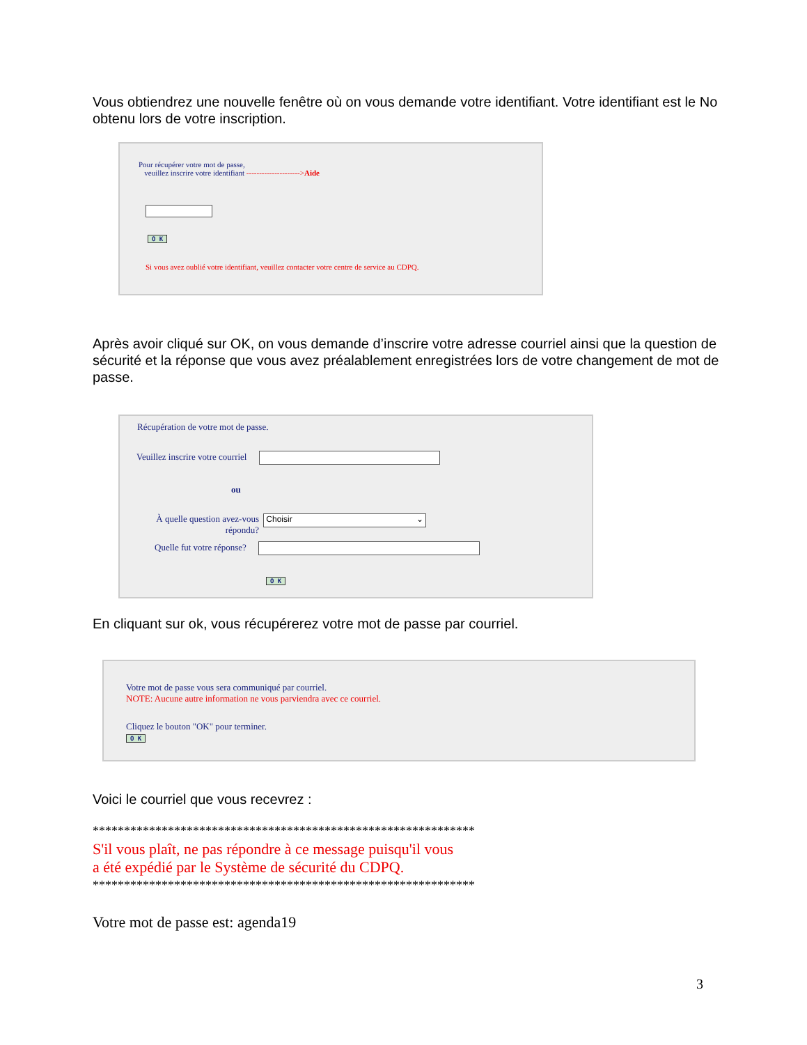Vous obtiendrez une nouvelle fenêtre où on vous demande votre identifiant. Votre identifiant est le No obtenu lors de votre inscription.
Pour récupérer votre mot de passe,
veuillez inscrire votre identifiant --------------------->Aide
O K
Si vous avez oublié votre identifiant, veuillez contacter votre centre de service au CDPQ.
Après avoir cliqué sur OK, on vous demande d’inscrire votre adresse courriel ainsi que la question de sécurité et la réponse que vous avez préalablement enregistrées lors de votre changement de mot de passe.
Récupération de votre mot de passe.
Veuillez inscrire votre courriel
ou
À quelle question avez-vous répondu?
Choisir ⌄
Quelle fut votre réponse?
O K
En cliquant sur ok, vous récupérerez votre mot de passe par courriel.
Votre mot de passe vous sera communiqué par courriel.
NOTE: Aucune autre information ne vous parviendra avec ce courriel.
Cliquez le bouton "OK" pour terminer.
O K
Voici le courriel que vous recevrez :
*************************************************************
S'il vous plaît, ne pas répondre à ce message puisqu'il vous
a été expédié par le Système de sécurité du CDPQ.
*************************************************************
Votre mot de passe est: agenda19
3